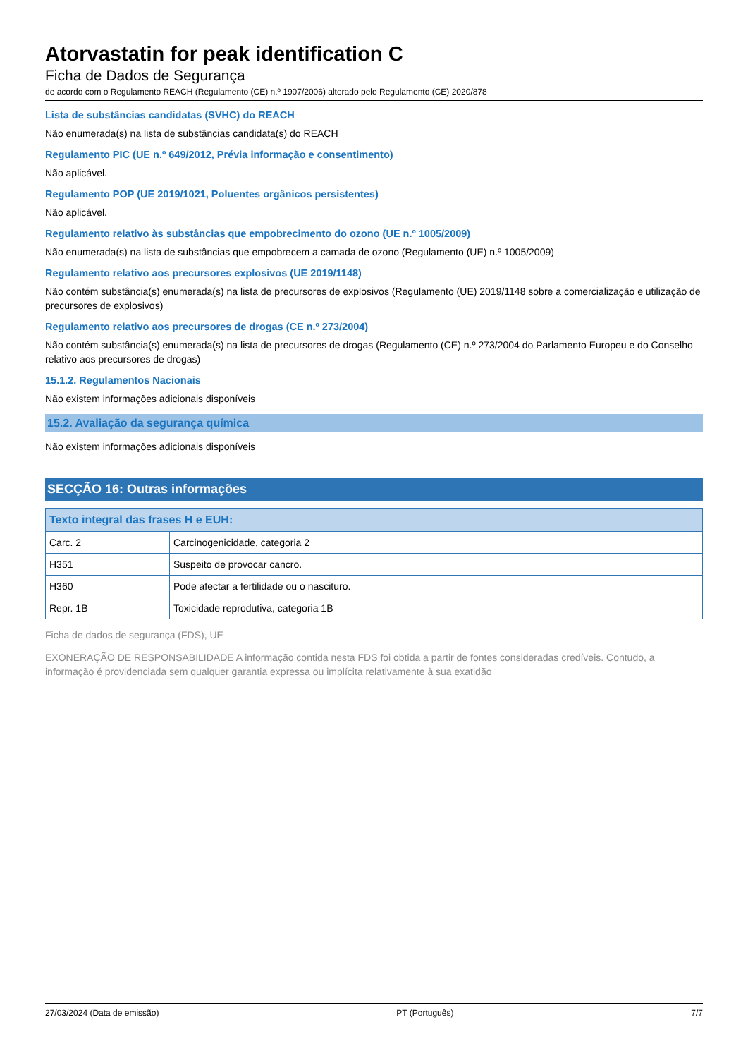Atorvastatin for peak identification C
Ficha de Dados de Segurança
de acordo com o Regulamento REACH (Regulamento (CE) n.º 1907/2006) alterado pelo Regulamento (CE) 2020/878
Lista de substâncias candidatas (SVHC) do REACH
Não enumerada(s) na lista de substâncias candidata(s) do REACH
Regulamento PIC (UE n.º 649/2012, Prévia informação e consentimento)
Não aplicável.
Regulamento POP (UE 2019/1021, Poluentes orgânicos persistentes)
Não aplicável.
Regulamento relativo às substâncias que empobrecimento do ozono (UE n.º 1005/2009)
Não enumerada(s) na lista de substâncias que empobrecem a camada de ozono (Regulamento (UE) n.º 1005/2009)
Regulamento relativo aos precursores explosivos (UE 2019/1148)
Não contém substância(s) enumerada(s) na lista de precursores de explosivos (Regulamento (UE) 2019/1148 sobre a comercialização e utilização de precursores de explosivos)
Regulamento relativo aos precursores de drogas (CE n.º 273/2004)
Não contém substância(s) enumerada(s) na lista de precursores de drogas (Regulamento (CE) n.º 273/2004 do Parlamento Europeu e do Conselho relativo aos precursores de drogas)
15.1.2. Regulamentos Nacionais
Não existem informações adicionais disponíveis
15.2. Avaliação da segurança química
Não existem informações adicionais disponíveis
SECÇÃO 16: Outras informações
| Texto integral das frases H e EUH: | |
| --- | --- |
| Carc. 2 | Carcinogenicidade, categoria 2 |
| H351 | Suspeito de provocar cancro. |
| H360 | Pode afectar a fertilidade ou o nascituro. |
| Repr. 1B | Toxicidade reprodutiva, categoria 1B |
Ficha de dados de segurança (FDS), UE
EXONERAÇÃO DE RESPONSABILIDADE A informação contida nesta FDS foi obtida a partir de fontes consideradas credíveis. Contudo, a informação é providenciada sem qualquer garantia expressa ou implícita relativamente à sua exatidão
27/03/2024 (Data de emissão) PT (Português) 7/7